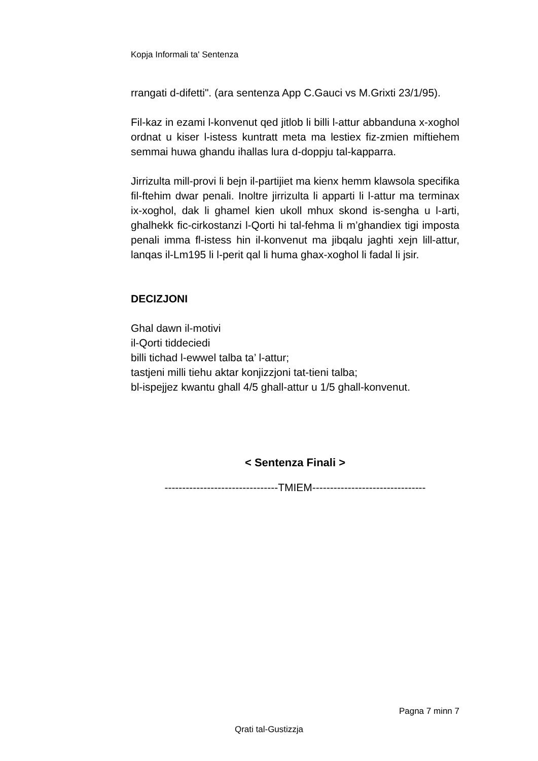Kopja Informali ta' Sentenza
rrangati d-difetti". (ara sentenza App C.Gauci vs M.Grixti 23/1/95).
Fil-kaz in ezami l-konvenut qed jitlob li billi l-attur abbanduna x-xoghol ordnat u kiser l-istess kuntratt meta ma lestiex fiz-zmien miftiehem semmai huwa ghandu ihallas lura d-doppju tal-kapparra.
Jirrizulta mill-provi li bejn il-partijiet ma kienx hemm klawsola specifika fil-ftehim dwar penali. Inoltre jirrizulta li apparti li l-attur ma terminax ix-xoghol, dak li ghamel kien ukoll mhux skond is-sengha u l-arti, ghalhekk fic-cirkostanzi l-Qorti hi tal-fehma li m’ghandiex tigi imposta penali imma fl-istess hin il-konvenut ma jibqalu jaghti xejn lill-attur, lanqas il-Lm195 li l-perit qal li huma ghax-xoghol li fadal li jsir.
DECIZJONI
Ghal dawn il-motivi
il-Qorti tiddeciedi
billi tichad l-ewwel talba ta’ l-attur;
tastjeni milli tiehu aktar konjizzjoni tat-tieni talba;
bl-ispejjez kwantu ghall 4/5 ghall-attur u 1/5 ghall-konvenut.
< Sentenza Finali >
--------------------------------TMIEM--------------------------------
Pagna 7 minn 7
Qrati tal-Gustizzja